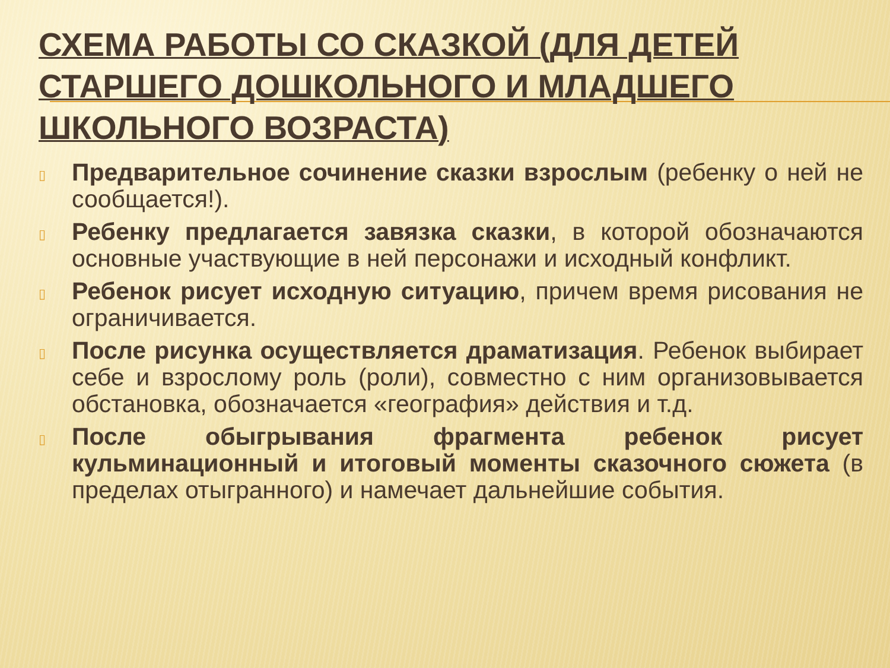СХЕМА РАБОТЫ СО СКАЗКОЙ (ДЛЯ ДЕТЕЙ СТАРШЕГО ДОШКОЛЬНОГО И МЛАДШЕГО ШКОЛЬНОГО ВОЗРАСТА)
▯ Предварительное сочинение сказки взрослым (ребенку о ней не сообщается!).
▯ Ребенку предлагается завязка сказки, в которой обозначаются основные участвующие в ней персонажи и исходный конфликт.
▯ Ребенок рисует исходную ситуацию, причем время рисования не ограничивается.
▯ После рисунка осуществляется драматизация. Ребенок выбирает себе и взрослому роль (роли), совместно с ним организовывается обстановка, обозначается «география» действия и т.д.
▯ После обыгрывания фрагмента ребенок рисует кульминационный и итоговый моменты сказочного сюжета (в пределах отыгранного) и намечает дальнейшие события.